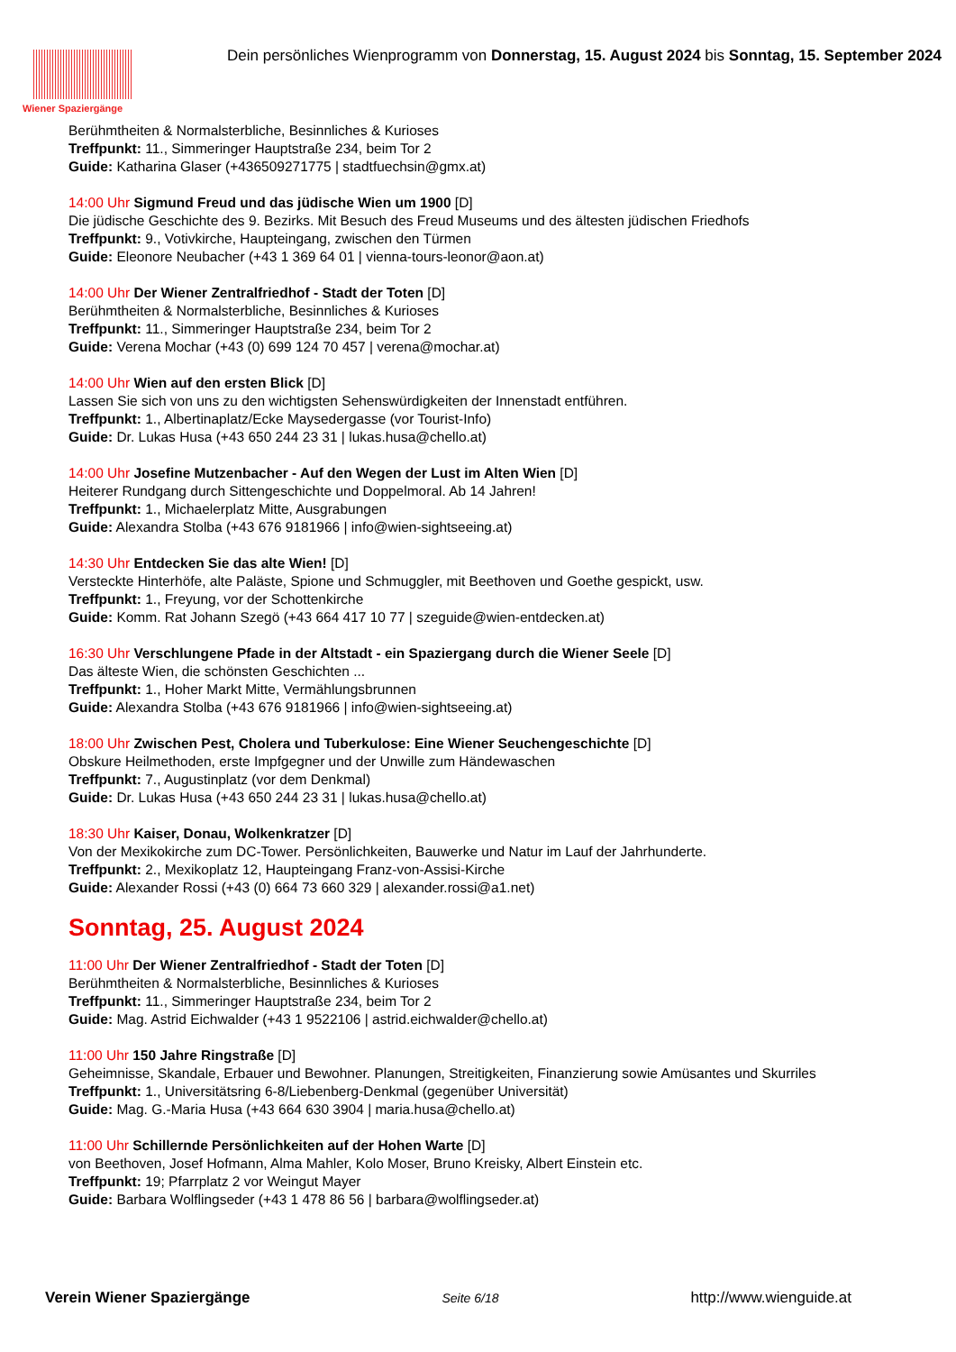Wiener Spaziergänge
Dein persönliches Wienprogramm von Donnerstag, 15. August 2024 bis Sonntag, 15. September 2024
Berühmtheiten & Normalsterbliche, Besinnliches & Kurioses
Treffpunkt: 11., Simmeringer Hauptstraße 234, beim Tor 2
Guide: Katharina Glaser (+436509271775 | stadtfuechsin@gmx.at)
14:00 Uhr Sigmund Freud und das jüdische Wien um 1900 [D]
Die jüdische Geschichte des 9. Bezirks. Mit Besuch des Freud Museums und des ältesten jüdischen Friedhofs
Treffpunkt: 9., Votivkirche, Haupteingang, zwischen den Türmen
Guide: Eleonore Neubacher (+43 1 369 64 01 | vienna-tours-leonor@aon.at)
14:00 Uhr Der Wiener Zentralfriedhof - Stadt der Toten [D]
Berühmtheiten & Normalsterbliche, Besinnliches & Kurioses
Treffpunkt: 11., Simmeringer Hauptstraße 234, beim Tor 2
Guide: Verena Mochar (+43 (0) 699 124 70 457 | verena@mochar.at)
14:00 Uhr Wien auf den ersten Blick [D]
Lassen Sie sich von uns zu den wichtigsten Sehenswürdigkeiten der Innenstadt entführen.
Treffpunkt: 1., Albertinaplatz/Ecke Maysedergasse (vor Tourist-Info)
Guide: Dr. Lukas Husa (+43 650 244 23 31 | lukas.husa@chello.at)
14:00 Uhr Josefine Mutzenbacher - Auf den Wegen der Lust im Alten Wien [D]
Heiterer Rundgang durch Sittengeschichte und Doppelmoral. Ab 14 Jahren!
Treffpunkt: 1., Michaelerplatz Mitte, Ausgrabungen
Guide: Alexandra Stolba (+43 676 9181966 | info@wien-sightseeing.at)
14:30 Uhr Entdecken Sie das alte Wien! [D]
Versteckte Hinterhöfe, alte Paläste, Spione und Schmuggler, mit Beethoven und Goethe gespickt, usw.
Treffpunkt: 1., Freyung, vor der Schottenkirche
Guide: Komm. Rat Johann Szegö (+43 664 417 10 77 | szeguide@wien-entdecken.at)
16:30 Uhr Verschlungene Pfade in der Altstadt - ein Spaziergang durch die Wiener Seele [D]
Das älteste Wien, die schönsten Geschichten ...
Treffpunkt: 1., Hoher Markt Mitte, Vermählungsbrunnen
Guide: Alexandra Stolba (+43 676 9181966 | info@wien-sightseeing.at)
18:00 Uhr Zwischen Pest, Cholera und Tuberkulose: Eine Wiener Seuchengeschichte [D]
Obskure Heilmethoden, erste Impfgegner und der Unwille zum Händewaschen
Treffpunkt: 7., Augustinplatz (vor dem Denkmal)
Guide: Dr. Lukas Husa (+43 650 244 23 31 | lukas.husa@chello.at)
18:30 Uhr Kaiser, Donau, Wolkenkratzer [D]
Von der Mexikokirche zum DC-Tower. Persönlichkeiten, Bauwerke und Natur im Lauf der Jahrhunderte.
Treffpunkt: 2., Mexikoplatz 12, Haupteingang Franz-von-Assisi-Kirche
Guide: Alexander Rossi (+43 (0) 664 73 660 329 | alexander.rossi@a1.net)
Sonntag, 25. August 2024
11:00 Uhr Der Wiener Zentralfriedhof - Stadt der Toten [D]
Berühmtheiten & Normalsterbliche, Besinnliches & Kurioses
Treffpunkt: 11., Simmeringer Hauptstraße 234, beim Tor 2
Guide: Mag. Astrid Eichwalder (+43 1 9522106 | astrid.eichwalder@chello.at)
11:00 Uhr 150 Jahre Ringstraße [D]
Geheimnisse, Skandale, Erbauer und Bewohner. Planungen, Streitigkeiten, Finanzierung sowie Amüsantes und Skurriles
Treffpunkt: 1., Universitätsring 6-8/Liebenberg-Denkmal (gegenüber Universität)
Guide: Mag. G.-Maria Husa (+43 664 630 3904 | maria.husa@chello.at)
11:00 Uhr Schillernde Persönlichkeiten auf der Hohen Warte [D]
von Beethoven, Josef Hofmann, Alma Mahler, Kolo Moser, Bruno Kreisky, Albert Einstein etc.
Treffpunkt: 19; Pfarrplatz 2 vor Weingut Mayer
Guide: Barbara Wolflingseder (+43 1 478 86 56 | barbara@wolflingseder.at)
Verein Wiener Spaziergänge Seite 6/18 http://www.wienguide.at